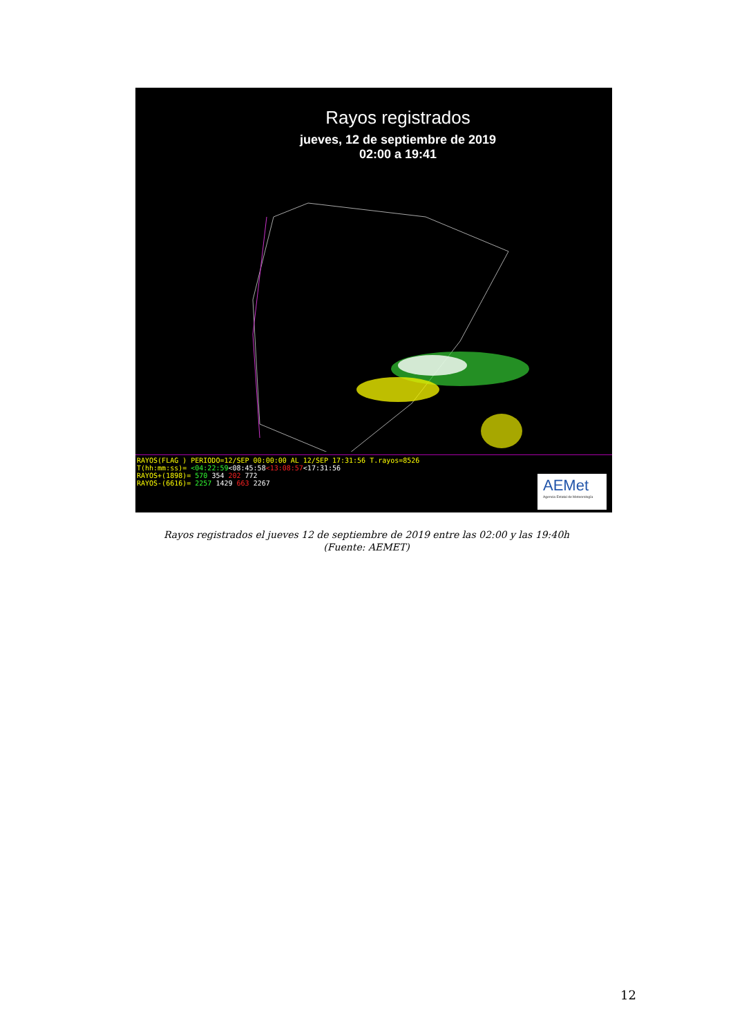Rayos registrados
jueves, 12 de septiembre de 2019
02:00 a 19:41
RAYOS(FLAG ) PERIODO=12/SEP 00:00:00 AL 12/SEP 17:31:56 T.rayos=8526
T(hh:mm:ss)= <04:22:59<08:45:58<13:08:57<17:31:56
RAYOS+(1898)= 570 354 202 772
RAYOS-(6616)= 2257 1429 663 2267
AEMet
Agencia Estatal de Meteorología
Rayos registrados el jueves 12 de septiembre de 2019 entre las 02:00 y las 19:40h
(Fuente: AEMET)
12